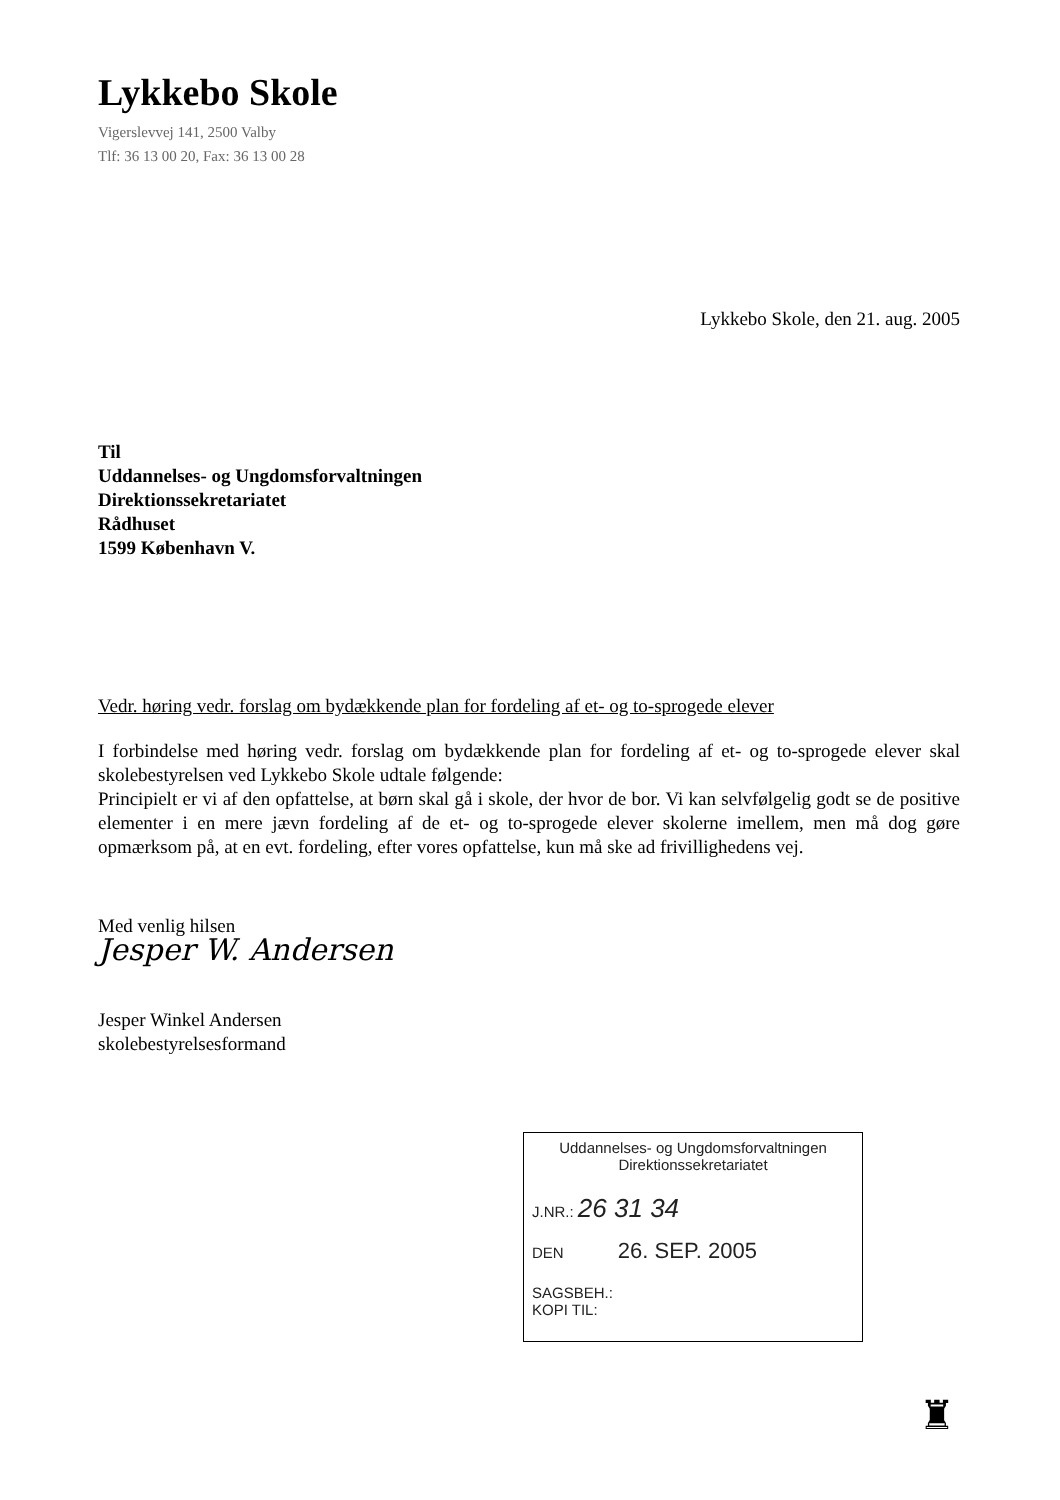Lykkebo Skole
Vigerslevvej 141, 2500 Valby
Tlf: 36 13 00 20, Fax: 36 13 00 28
Lykkebo Skole, den 21. aug. 2005
Til
Uddannelses- og Ungdomsforvaltningen
Direktionssekretariatet
Rådhuset
1599 København V.
Vedr. høring vedr. forslag om bydækkende plan for fordeling af et- og to-sprogede elever
I forbindelse med høring vedr. forslag om bydækkende plan for fordeling af et- og to-sprogede elever skal skolebestyrelsen ved Lykkebo Skole udtale følgende:
Principielt er vi af den opfattelse, at børn skal gå i skole, der hvor de bor. Vi kan selvfølgelig godt se de positive elementer i en mere jævn fordeling af de et- og to-sprogede elever skolerne imellem, men må dog gøre opmærksom på, at en evt. fordeling, efter vores opfattelse, kun må ske ad frivillighedens vej.
Med venlig hilsen
Jesper W. Andersen
Jesper Winkel Andersen
skolebestyrelsesformand
Uddannelses- og Ungdomsforvaltningen
Direktionssekretariatet
J.NR.: 26 31 34
DEN 26. SEP. 2005
SAGSBEH.:
KOPI TIL:
♜